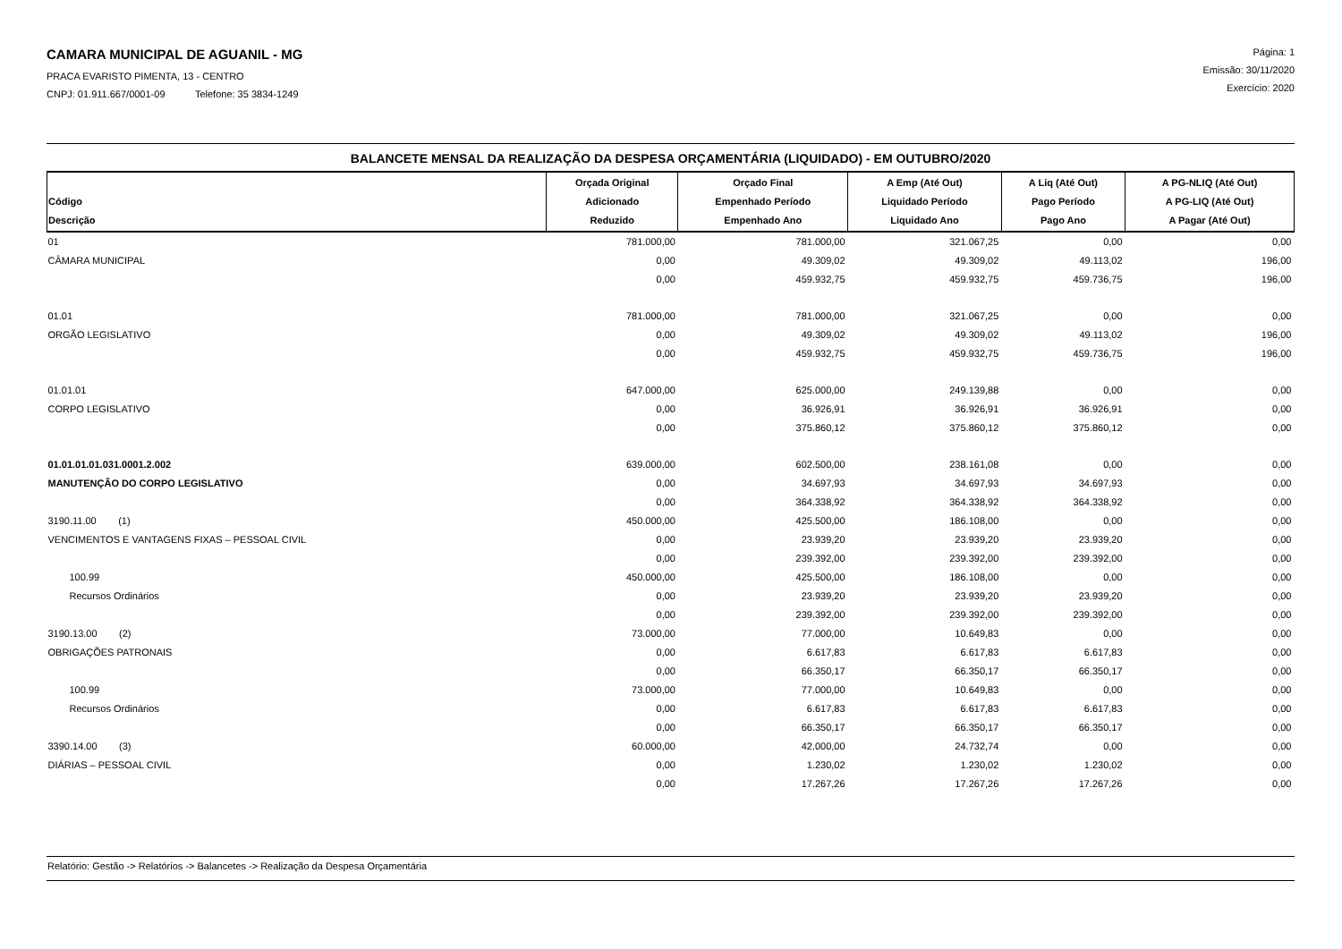CAMARA MUNICIPAL DE AGUANIL - MG
PRACA EVARISTO PIMENTA, 13 - CENTRO
CNPJ: 01.911.667/0001-09 Telefone: 35 3834-1249
Página: 1
Emissão: 30/11/2020
Exercício: 2020
BALANCETE MENSAL DA REALIZAÇÃO DA DESPESA ORÇAMENTÁRIA (LIQUIDADO) - EM OUTUBRO/2020
| Código Descrição | Orçada Original Adicionado Reduzido | Orçado Final Empenhado Período Empenhado Ano | A Emp (Até Out) Liquidado Período Liquidado Ano | A Liq (Até Out) Pago Período Pago Ano | A PG-NLIQ (Até Out) A PG-LIQ (Até Out) A Pagar (Até Out) |
| --- | --- | --- | --- | --- | --- |
| 01 | 781.000,00 | 781.000,00 | 321.067,25 | 0,00 | 0,00 |
| CÂMARA MUNICIPAL | 0,00 | 49.309,02 | 49.309,02 | 49.113,02 | 196,00 |
| | 0,00 | 459.932,75 | 459.932,75 | 459.736,75 | 196,00 |
| 01.01 | 781.000,00 | 781.000,00 | 321.067,25 | 0,00 | 0,00 |
| ORGÃO LEGISLATIVO | 0,00 | 49.309,02 | 49.309,02 | 49.113,02 | 196,00 |
| | 0,00 | 459.932,75 | 459.932,75 | 459.736,75 | 196,00 |
| 01.01.01 | 647.000,00 | 625.000,00 | 249.139,88 | 0,00 | 0,00 |
| CORPO LEGISLATIVO | 0,00 | 36.926,91 | 36.926,91 | 36.926,91 | 0,00 |
| | 0,00 | 375.860,12 | 375.860,12 | 375.860,12 | 0,00 |
| 01.01.01.01.031.0001.2.002 | 639.000,00 | 602.500,00 | 238.161,08 | 0,00 | 0,00 |
| MANUTENÇÃO DO CORPO LEGISLATIVO | 0,00 | 34.697,93 | 34.697,93 | 34.697,93 | 0,00 |
| | 0,00 | 364.338,92 | 364.338,92 | 364.338,92 | 0,00 |
| 3190.11.00 (1) | 450.000,00 | 425.500,00 | 186.108,00 | 0,00 | 0,00 |
| VENCIMENTOS E VANTAGENS FIXAS – PESSOAL CIVIL | 0,00 | 23.939,20 | 23.939,20 | 23.939,20 | 0,00 |
| | 0,00 | 239.392,00 | 239.392,00 | 239.392,00 | 0,00 |
| 100.99 | 450.000,00 | 425.500,00 | 186.108,00 | 0,00 | 0,00 |
| Recursos Ordinários | 0,00 | 23.939,20 | 23.939,20 | 23.939,20 | 0,00 |
| | 0,00 | 239.392,00 | 239.392,00 | 239.392,00 | 0,00 |
| 3190.13.00 (2) | 73.000,00 | 77.000,00 | 10.649,83 | 0,00 | 0,00 |
| OBRIGAÇÕES PATRONAIS | 0,00 | 6.617,83 | 6.617,83 | 6.617,83 | 0,00 |
| | 0,00 | 66.350,17 | 66.350,17 | 66.350,17 | 0,00 |
| 100.99 | 73.000,00 | 77.000,00 | 10.649,83 | 0,00 | 0,00 |
| Recursos Ordinários | 0,00 | 6.617,83 | 6.617,83 | 6.617,83 | 0,00 |
| | 0,00 | 66.350,17 | 66.350,17 | 66.350,17 | 0,00 |
| 3390.14.00 (3) | 60.000,00 | 42.000,00 | 24.732,74 | 0,00 | 0,00 |
| DIÁRIAS – PESSOAL CIVIL | 0,00 | 1.230,02 | 1.230,02 | 1.230,02 | 0,00 |
| | 0,00 | 17.267,26 | 17.267,26 | 17.267,26 | 0,00 |
Relatório: Gestão -> Relatórios -> Balancetes -> Realização da Despesa Orçamentária